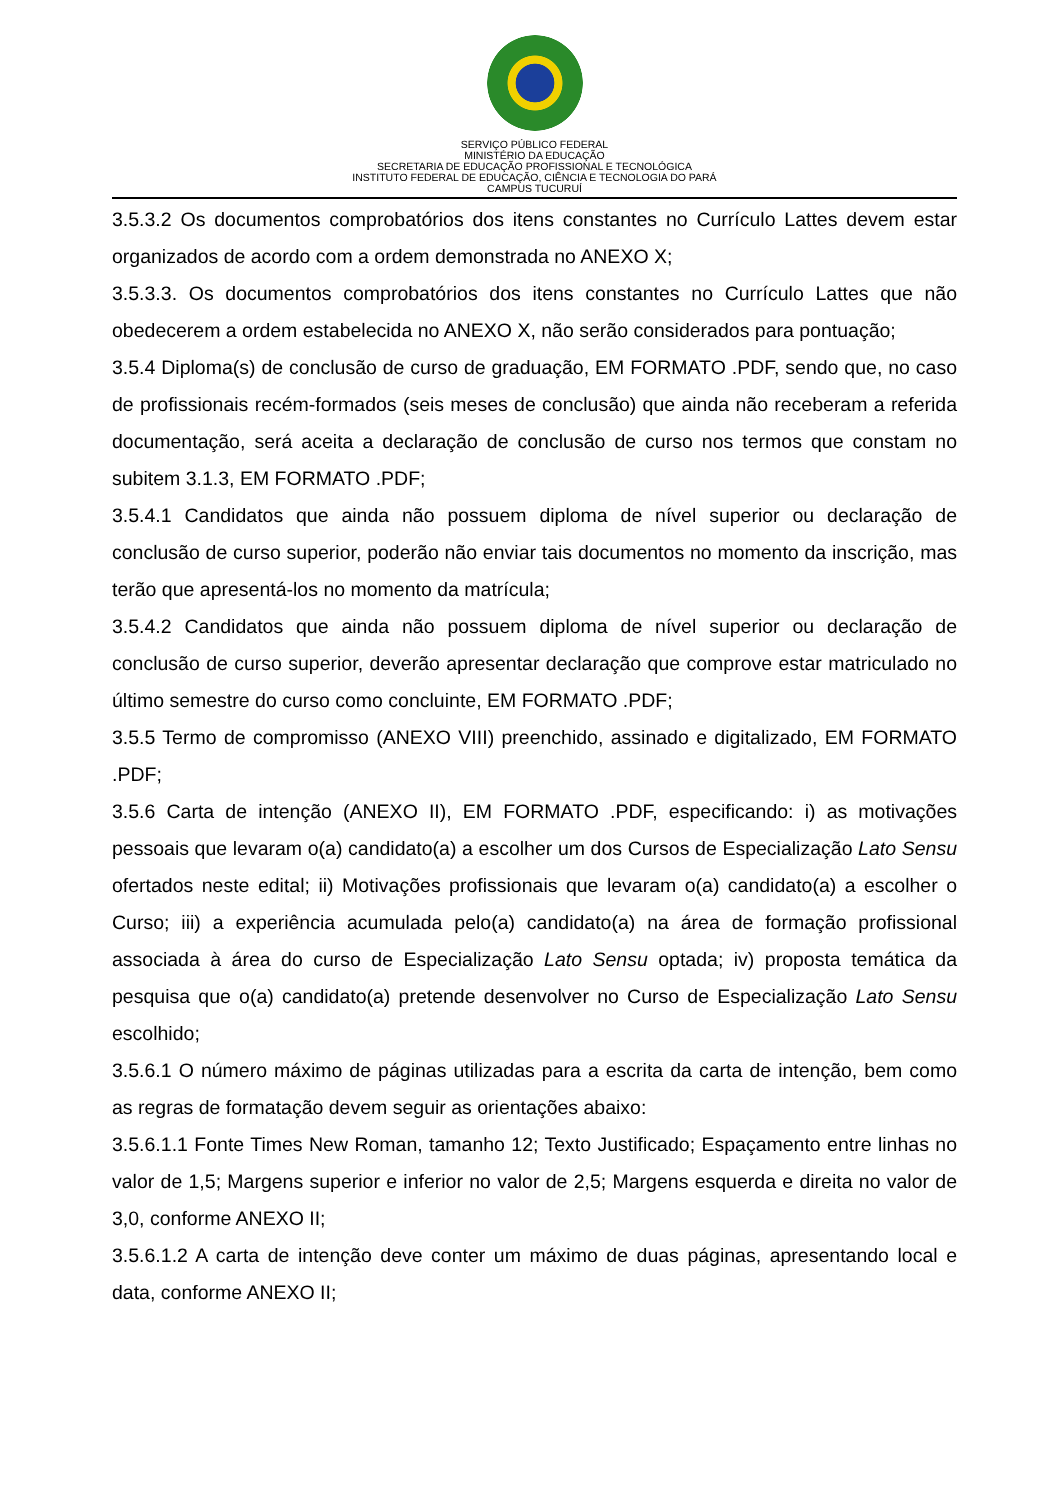SERVIÇO PÚBLICO FEDERAL
MINISTÉRIO DA EDUCAÇÃO
SECRETARIA DE EDUCAÇÃO PROFISSIONAL E TECNOLÓGICA
INSTITUTO FEDERAL DE EDUCAÇÃO, CIÊNCIA E TECNOLOGIA DO PARÁ
CAMPUS TUCURUÍ
3.5.3.2 Os documentos comprobatórios dos itens constantes no Currículo Lattes devem estar organizados de acordo com a ordem demonstrada no ANEXO X;
3.5.3.3. Os documentos comprobatórios dos itens constantes no Currículo Lattes que não obedecerem a ordem estabelecida no ANEXO X, não serão considerados para pontuação;
3.5.4 Diploma(s) de conclusão de curso de graduação, EM FORMATO .PDF, sendo que, no caso de profissionais recém-formados (seis meses de conclusão) que ainda não receberam a referida documentação, será aceita a declaração de conclusão de curso nos termos que constam no subitem 3.1.3, EM FORMATO .PDF;
3.5.4.1 Candidatos que ainda não possuem diploma de nível superior ou declaração de conclusão de curso superior, poderão não enviar tais documentos no momento da inscrição, mas terão que apresentá-los no momento da matrícula;
3.5.4.2 Candidatos que ainda não possuem diploma de nível superior ou declaração de conclusão de curso superior, deverão apresentar declaração que comprove estar matriculado no último semestre do curso como concluinte, EM FORMATO .PDF;
3.5.5 Termo de compromisso (ANEXO VIII) preenchido, assinado e digitalizado, EM FORMATO .PDF;
3.5.6 Carta de intenção (ANEXO II), EM FORMATO .PDF, especificando: i) as motivações pessoais que levaram o(a) candidato(a) a escolher um dos Cursos de Especialização Lato Sensu ofertados neste edital; ii) Motivações profissionais que levaram o(a) candidato(a) a escolher o Curso; iii) a experiência acumulada pelo(a) candidato(a) na área de formação profissional associada à área do curso de Especialização Lato Sensu optada; iv) proposta temática da pesquisa que o(a) candidato(a) pretende desenvolver no Curso de Especialização Lato Sensu escolhido;
3.5.6.1 O número máximo de páginas utilizadas para a escrita da carta de intenção, bem como as regras de formatação devem seguir as orientações abaixo:
3.5.6.1.1 Fonte Times New Roman, tamanho 12; Texto Justificado; Espaçamento entre linhas no valor de 1,5; Margens superior e inferior no valor de 2,5; Margens esquerda e direita no valor de 3,0, conforme ANEXO II;
3.5.6.1.2 A carta de intenção deve conter um máximo de duas páginas, apresentando local e data, conforme ANEXO II;